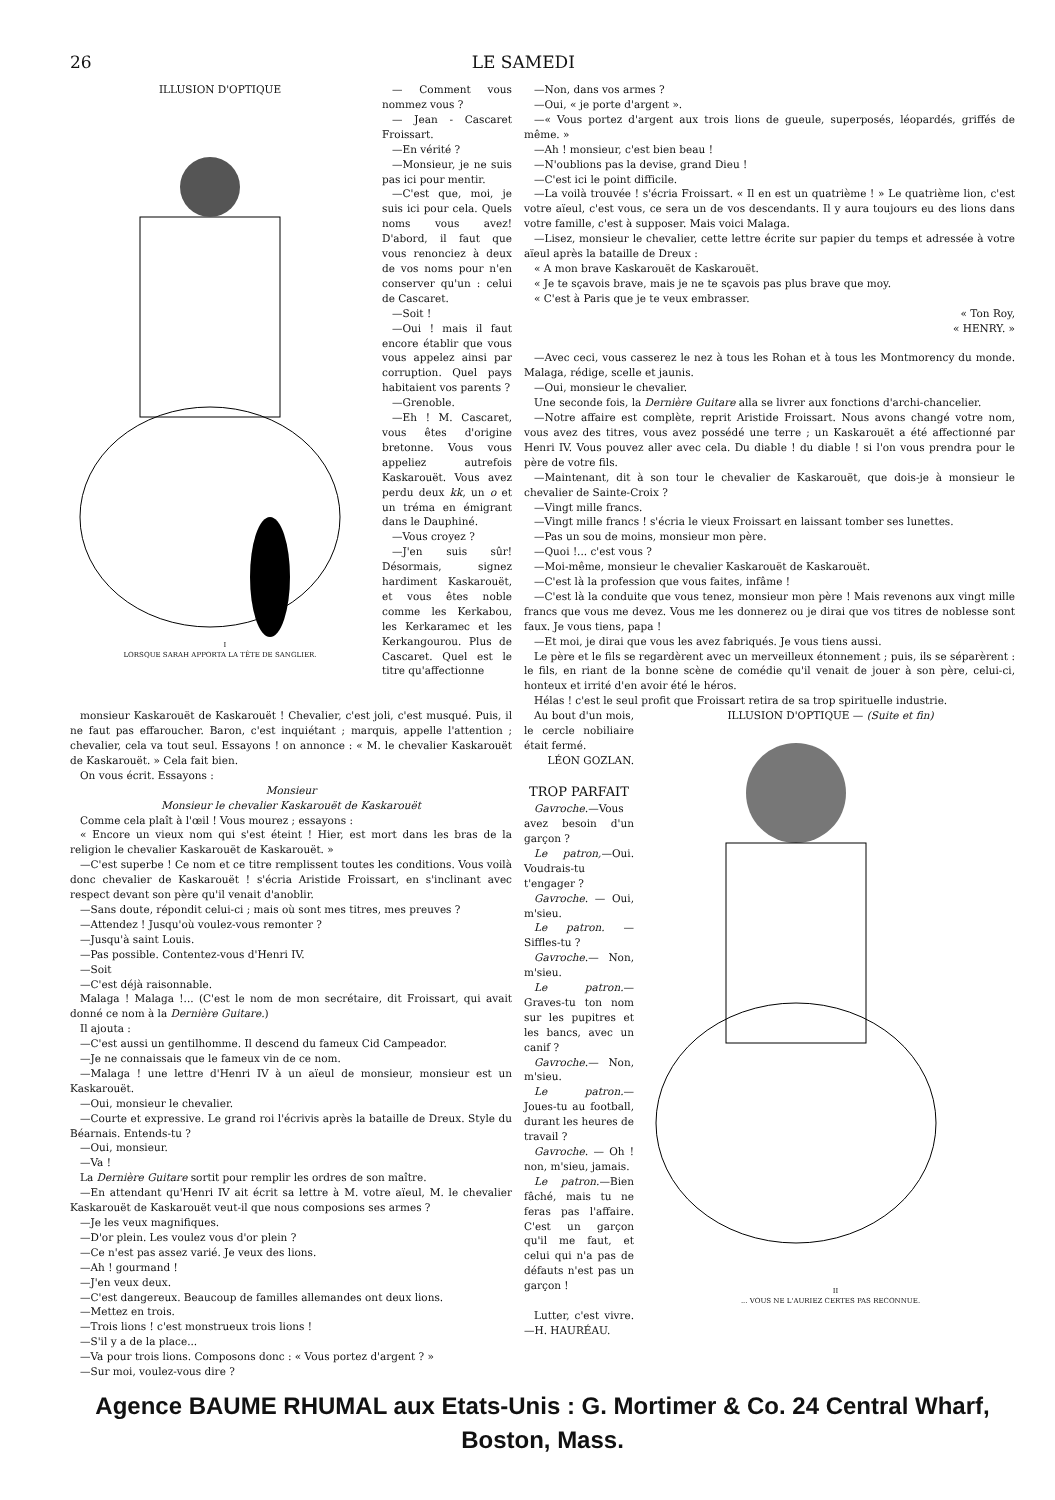26 LE SAMEDI
ILLUSION D'OPTIQUE
I
LORSQUE SARAH APPORTA LA TÊTE DE SANGLIER.
— Comment vous nommez vous ?
— Jean - Cascaret Froissart.
—En vérité ?
—Monsieur, je ne suis pas ici pour mentir.
—C'est que, moi, je suis ici pour cela. Quels noms vous avez! D'abord, il faut que vous renonciez à deux de vos noms pour n'en conserver qu'un : celui de Cascaret.
—Soit !
—Oui ! mais il faut encore établir que vous vous appelez ainsi par corruption. Quel pays habitaient vos parents ?
—Grenoble.
—Eh ! M. Cascaret, vous êtes d'origine bretonne. Vous vous appeliez autrefois Kaskarouët. Vous avez perdu deux kk, un o et un tréma en émigrant dans le Dauphiné.
—Vous croyez ?
—J'en suis sûr! Désormais, signez hardiment Kaskarouët, et vous êtes noble comme les Kerkabou, les Kerkaramec et les Kerkangourou. Plus de Cascaret. Quel est le titre qu'affectionne
—Non, dans vos armes ?
—Oui, « je porte d'argent ».
—« Vous portez d'argent aux trois lions de gueule, superposés, léopardés, griffés de même. »
—Ah ! monsieur, c'est bien beau !
—N'oublions pas la devise, grand Dieu !
—C'est ici le point difficile.
—La voilà trouvée ! s'écria Froissart. « Il en est un quatrième ! » Le quatrième lion, c'est votre aïeul, c'est vous, ce sera un de vos descendants. Il y aura toujours eu des lions dans votre famille, c'est à supposer. Mais voici Malaga.
—Lisez, monsieur le chevalier, cette lettre écrite sur papier du temps et adressée à votre aïeul après la bataille de Dreux :
« A mon brave Kaskarouët de Kaskarouët.
« Je te sçavois brave, mais je ne te sçavois pas plus brave que moy.
« C'est à Paris que je te veux embrasser.
« Ton Roy,
« HENRY. »
—Avec ceci, vous casserez le nez à tous les Rohan et à tous les Montmorency du monde. Malaga, rédige, scelle et jaunis.
—Oui, monsieur le chevalier.
Une seconde fois, la Dernière Guitare alla se livrer aux fonctions d'archi-chancelier.
—Notre affaire est complète, reprit Aristide Froissart. Nous avons changé votre nom, vous avez des titres, vous avez possédé une terre ; un Kaskarouët a été affectionné par Henri IV. Vous pouvez aller avec cela. Du diable ! du diable ! si l'on vous prendra pour le père de votre fils.
—Maintenant, dit à son tour le chevalier de Kaskarouët, que dois-je à monsieur le chevalier de Sainte-Croix ?
—Vingt mille francs.
—Vingt mille francs ! s'écria le vieux Froissart en laissant tomber ses lunettes.
—Pas un sou de moins, monsieur mon père.
—Quoi !... c'est vous ?
—Moi-même, monsieur le chevalier Kaskarouët de Kaskarouët.
—C'est là la profession que vous faites, infâme !
—C'est là la conduite que vous tenez, monsieur mon père ! Mais revenons aux vingt mille francs que vous me devez. Vous me les donnerez ou je dirai que vos titres de noblesse sont faux. Je vous tiens, papa !
—Et moi, je dirai que vous les avez fabriqués. Je vous tiens aussi.
Le père et le fils se regardèrent avec un merveilleux étonnement ; puis, ils se séparèrent : le fils, en riant de la bonne scène de comédie qu'il venait de jouer à son père, celui-ci, honteux et irrité d'en avoir été le héros.
Hélas ! c'est le seul profit que Froissart retira de sa trop spirituelle industrie.
monsieur Kaskarouët de Kaskarouët ! Chevalier, c'est joli, c'est musqué. Puis, il ne faut pas effaroucher. Baron, c'est inquiétant ; marquis, appelle l'attention ; chevalier, cela va tout seul. Essayons ! on annonce : « M. le chevalier Kaskarouët de Kaskarouët. » Cela fait bien.
On vous écrit. Essayons :
Monsieur
Monsieur le chevalier Kaskarouët de Kaskarouët
Comme cela plaît à l'œil ! Vous mourez ; essayons :
« Encore un vieux nom qui s'est éteint ! Hier, est mort dans les bras de la religion le chevalier Kaskarouët de Kaskarouët. »
—C'est superbe ! Ce nom et ce titre remplissent toutes les conditions. Vous voilà donc chevalier de Kaskarouët ! s'écria Aristide Froissart, en s'inclinant avec respect devant son père qu'il venait d'anoblir.
—Sans doute, répondit celui-ci ; mais où sont mes titres, mes preuves ?
—Attendez ! Jusqu'où voulez-vous remonter ?
—Jusqu'à saint Louis.
—Pas possible. Contentez-vous d'Henri IV.
—Soit
—C'est déjà raisonnable.
Malaga ! Malaga !... (C'est le nom de mon secrétaire, dit Froissart, qui avait donné ce nom à la Dernière Guitare.)
Il ajouta :
—C'est aussi un gentilhomme. Il descend du fameux Cid Campeador.
—Je ne connaissais que le fameux vin de ce nom.
—Malaga ! une lettre d'Henri IV à un aïeul de monsieur, monsieur est un Kaskarouët.
—Oui, monsieur le chevalier.
—Courte et expressive. Le grand roi l'écrivis après la bataille de Dreux. Style du Béarnais. Entends-tu ?
—Oui, monsieur.
—Va !
La Dernière Guitare sortit pour remplir les ordres de son maître.
—En attendant qu'Henri IV ait écrit sa lettre à M. votre aïeul, M. le chevalier Kaskarouët de Kaskarouët veut-il que nous composions ses armes ?
—Je les veux magnifiques.
—D'or plein. Les voulez vous d'or plein ?
—Ce n'est pas assez varié. Je veux des lions.
—Ah ! gourmand !
—J'en veux deux.
—C'est dangereux. Beaucoup de familles allemandes ont deux lions.
—Mettez en trois.
—Trois lions ! c'est monstrueux trois lions !
—S'il y a de la place...
—Va pour trois lions. Composons donc : « Vous portez d'argent ? »
—Sur moi, voulez-vous dire ?
Au bout d'un mois, le cercle nobiliaire était fermé.
LÉON GOZLAN.
TROP PARFAIT
Gavroche.—Vous avez besoin d'un garçon ?
Le patron,—Oui. Voudrais-tu t'engager ?
Gavroche. — Oui, m'sieu.
Le patron. — Siffles-tu ?
Gavroche.— Non, m'sieu.
Le patron.— Graves-tu ton nom sur les pupitres et les bancs, avec un canif ?
Gavroche.— Non, m'sieu.
Le patron.— Joues-tu au football, durant les heures de travail ?
Gavroche. — Oh ! non, m'sieu, jamais.
Le patron.—Bien fâché, mais tu ne feras pas l'affaire. C'est un garçon qu'il me faut, et celui qui n'a pas de défauts n'est pas un garçon !
Lutter, c'est vivre.—H. HAURÉAU.
ILLUSION D'OPTIQUE — (Suite et fin)
II
... VOUS NE L'AURIEZ CERTES PAS RECONNUE.
Agence BAUME RHUMAL aux Etats-Unis : G. Mortimer & Co. 24 Central Wharf, Boston, Mass.